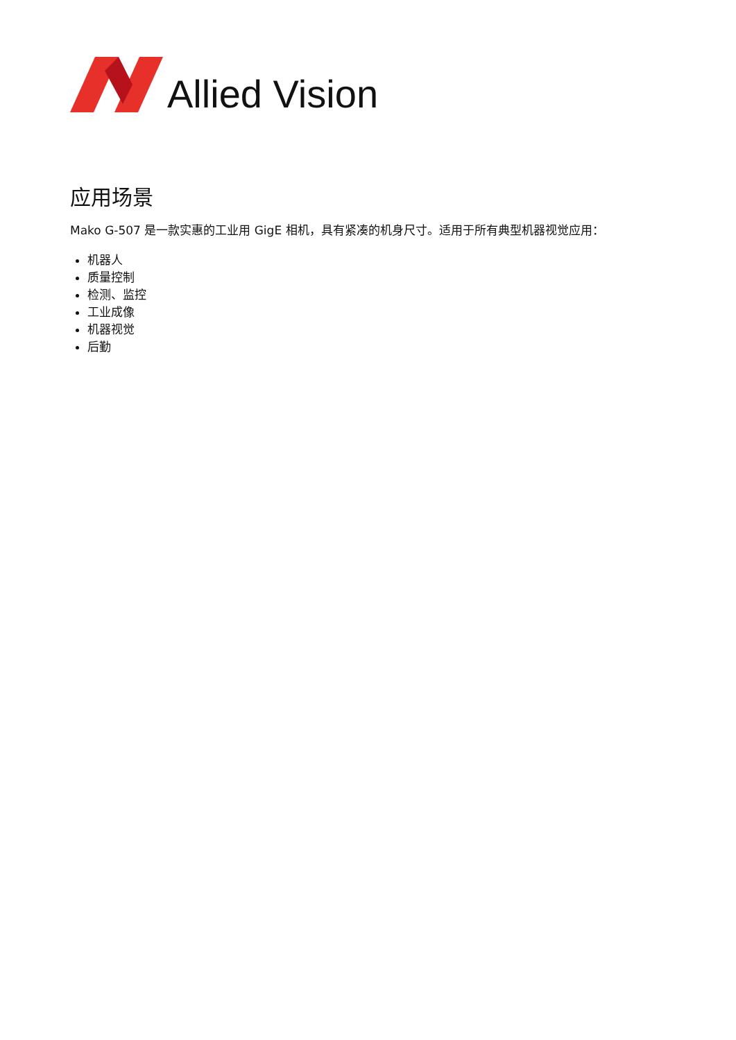Allied Vision
应用场景
Mako G-507 是一款实惠的工业用 GigE 相机，具有紧凑的机身尺寸。适用于所有典型机器视觉应用：
机器人
质量控制
检测、监控
工业成像
机器视觉
后勤